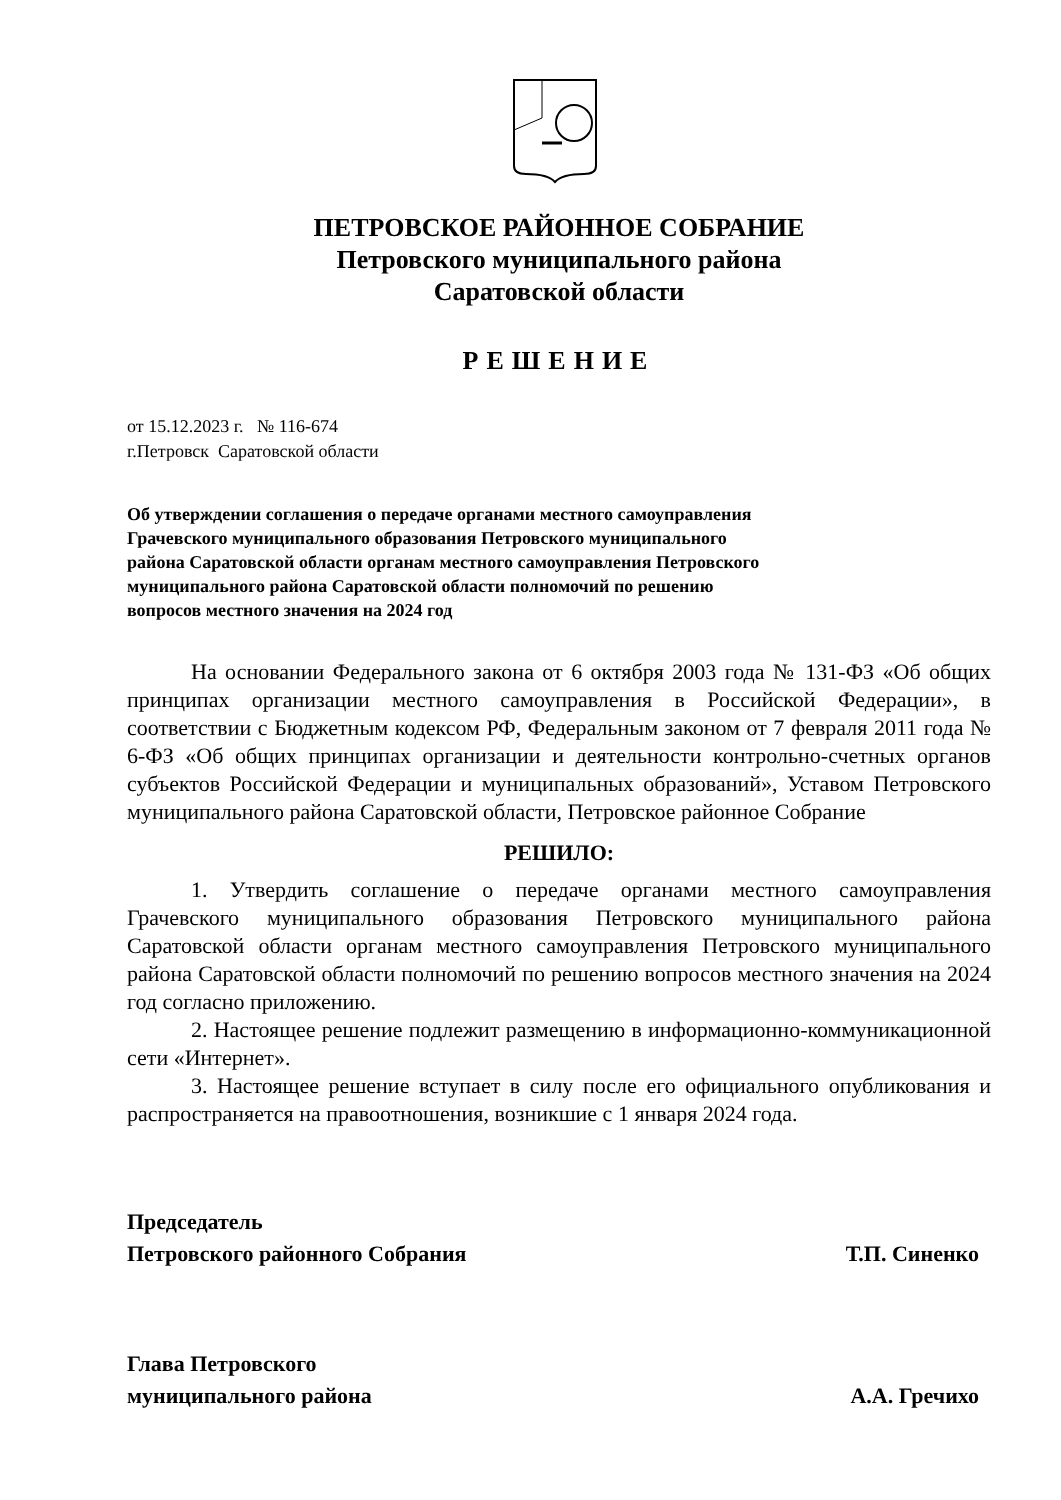ПЕТРОВСКОЕ РАЙОННОЕ СОБРАНИЕ
Петровского муниципального района
Саратовской области
РЕШЕНИЕ
от 15.12.2023 г. № 116-674
г.Петровск Саратовской области
Об утверждении соглашения о передаче органами местного самоуправления Грачевского муниципального образования Петровского муниципального района Саратовской области органам местного самоуправления Петровского муниципального района Саратовской области полномочий по решению вопросов местного значения на 2024 год
На основании Федерального закона от 6 октября 2003 года № 131-ФЗ «Об общих принципах организации местного самоуправления в Российской Федерации», в соответствии с Бюджетным кодексом РФ, Федеральным законом от 7 февраля 2011 года № 6-ФЗ «Об общих принципах организации и деятельности контрольно-счетных органов субъектов Российской Федерации и муниципальных образований», Уставом Петровского муниципального района Саратовской области, Петровское районное Собрание
РЕШИЛО:
1. Утвердить соглашение о передаче органами местного самоуправления Грачевского муниципального образования Петровского муниципального района Саратовской области органам местного самоуправления Петровского муниципального района Саратовской области полномочий по решению вопросов местного значения на 2024 год согласно приложению.
2. Настоящее решение подлежит размещению в информационно-коммуникационной сети «Интернет».
3. Настоящее решение вступает в силу после его официального опубликования и распространяется на правоотношения, возникшие с 1 января 2024 года.
Председатель
Петровского районного Собрания
Т.П. Синенко
Глава Петровского
муниципального района
А.А. Гречихо